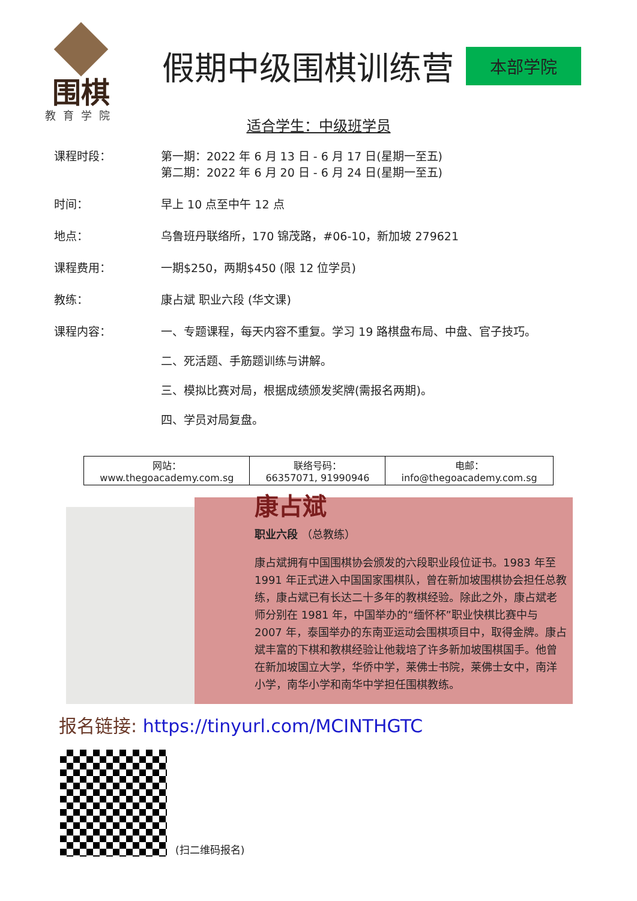围棋
教育学院
假期中级围棋训练营
本部学院
适合学生：中级班学员
课程时段： 第一期：2022 年 6 月 13 日 - 6 月 17 日(星期一至五)
第二期：2022 年 6 月 20 日 - 6 月 24 日(星期一至五)
时间： 早上 10 点至中午 12 点
地点： 乌鲁班丹联络所，170 锦茂路，#06-10，新加坡 279621
课程费用： 一期$250，两期$450 (限 12 位学员)
教练： 康占斌 职业六段 (华文课)
课程内容： 一、专题课程，每天内容不重复。学习 19 路棋盘布局、中盘、官子技巧。
二、死活题、手筋题训练与讲解。
三、模拟比赛对局，根据成绩颁发奖牌(需报名两期)。
四、学员对局复盘。
| 网站： www.thegoacademy.com.sg | 联络号码： 66357071, 91990946 | 电邮： info@thegoacademy.com.sg |
康占斌
职业六段 （总教练）
康占斌拥有中国围棋协会颁发的六段职业段位证书。1983 年至 1991 年正式进入中国国家围棋队，曾在新加坡围棋协会担任总教练，康占斌已有长达二十多年的教棋经验。除此之外，康占斌老师分别在 1981 年，中国举办的“缅怀杯”职业快棋比赛中与 2007 年，泰国举办的东南亚运动会围棋项目中，取得金牌。康占斌丰富的下棋和教棋经验让他栽培了许多新加坡围棋国手。他曾在新加坡国立大学，华侨中学，莱佛士书院，莱佛士女中，南洋小学，南华小学和南华中学担任围棋教练。
报名链接: https://tinyurl.com/MCINTHGTC
(扫二维码报名)